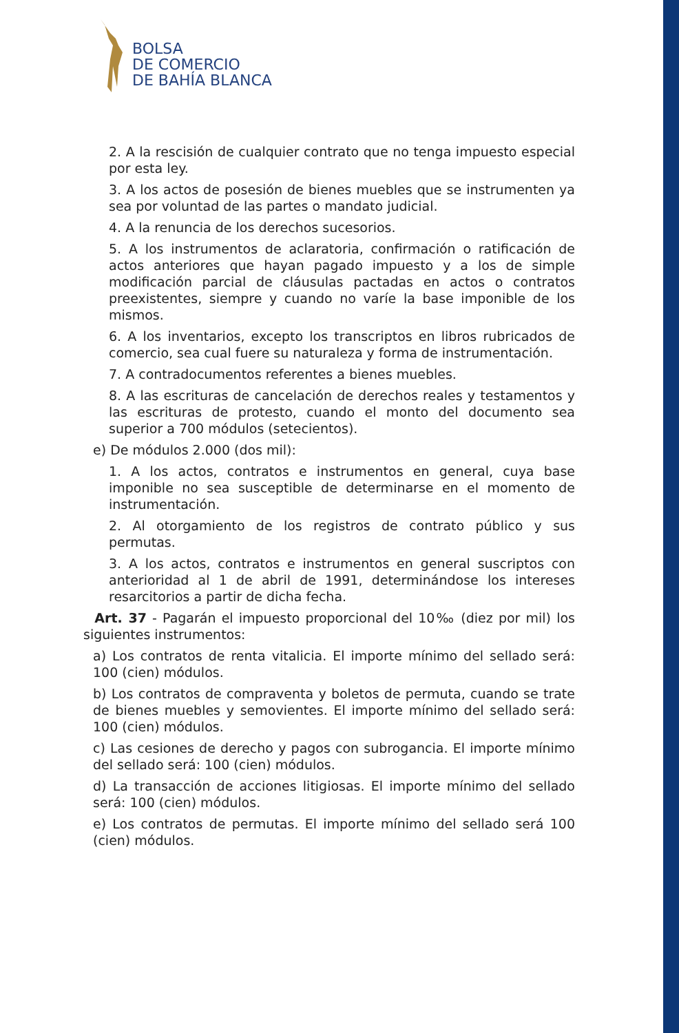BOLSA
DE COMERCIO
DE BAHÍA BLANCA
2. A la rescisión de cualquier contrato que no tenga impuesto especial por esta ley.
3. A los actos de posesión de bienes muebles que se instrumenten ya sea por voluntad de las partes o mandato judicial.
4. A la renuncia de los derechos sucesorios.
5. A los instrumentos de aclaratoria, confirmación o ratificación de actos anteriores que hayan pagado impuesto y a los de simple modificación parcial de cláusulas pactadas en actos o contratos preexistentes, siempre y cuando no varíe la base imponible de los mismos.
6. A los inventarios, excepto los transcriptos en libros rubricados de comercio, sea cual fuere su naturaleza y forma de instrumentación.
7. A contradocumentos referentes a bienes muebles.
8. A las escrituras de cancelación de derechos reales y testamentos y las escrituras de protesto, cuando el monto del documento sea superior a 700 módulos (setecientos).
e) De módulos 2.000 (dos mil):
1. A los actos, contratos e instrumentos en general, cuya base imponible no sea susceptible de determinarse en el momento de instrumentación.
2. Al otorgamiento de los registros de contrato público y sus permutas.
3. A los actos, contratos e instrumentos en general suscriptos con anterioridad al 1 de abril de 1991, determinándose los intereses resarcitorios a partir de dicha fecha.
Art. 37 - Pagarán el impuesto proporcional del 10‰ (diez por mil) los siguientes instrumentos:
a) Los contratos de renta vitalicia. El importe mínimo del sellado será: 100 (cien) módulos.
b) Los contratos de compraventa y boletos de permuta, cuando se trate de bienes muebles y semovientes. El importe mínimo del sellado será: 100 (cien) módulos.
c) Las cesiones de derecho y pagos con subrogancia. El importe mínimo del sellado será: 100 (cien) módulos.
d) La transacción de acciones litigiosas. El importe mínimo del sellado será: 100 (cien) módulos.
e) Los contratos de permutas. El importe mínimo del sellado será 100 (cien) módulos.